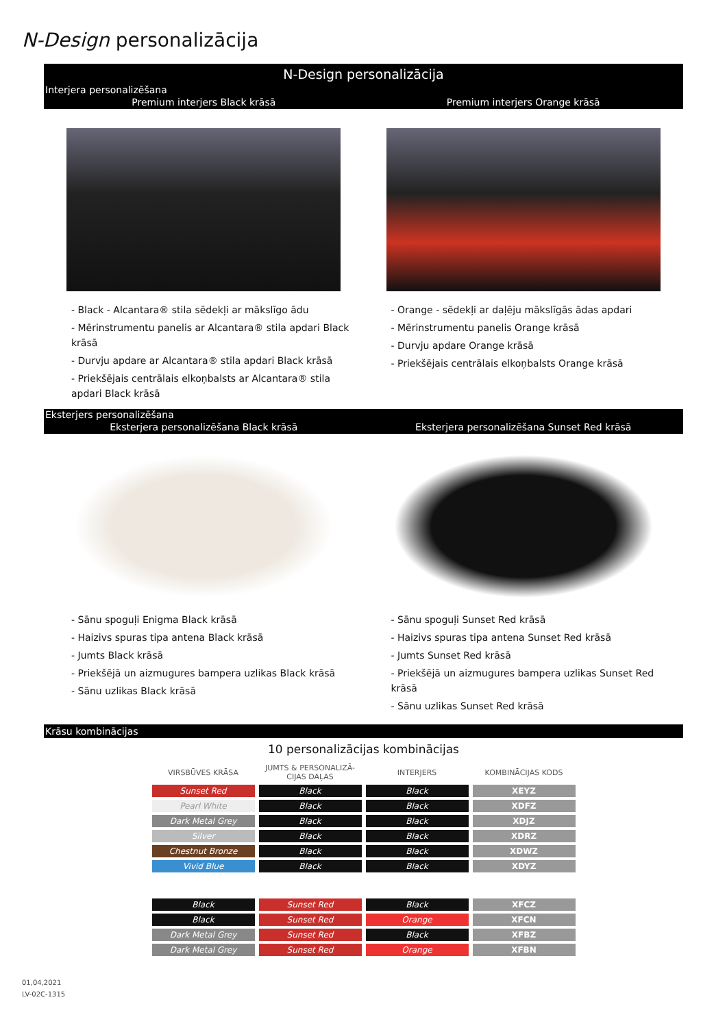N-Design personalizācija
N-Design personalizācija
Interjera personalizēšana
Premium interjers Black krāsā Premium interjers Orange krāsā
- Black - Alcantara® stila sēdekļi ar mākslīgo ādu
- Mērinstrumentu panelis ar Alcantara® stila apdari Black krāsā
- Durvju apdare ar Alcantara® stila apdari Black krāsā
- Priekšējais centrālais elkoņbalsts ar Alcantara® stila apdari Black krāsā
- Orange - sēdekļi ar daļēju mākslīgās ādas apdari
- Mērinstrumentu panelis Orange krāsā
- Durvju apdare Orange krāsā
- Priekšējais centrālais elkoņbalsts Orange krāsā
Eksterjers personalizēšana
Eksterjera personalizēšana Black krāsā
Eksterjera personalizēšana Sunset Red krāsā
- Sānu spoguļi Enigma Black krāsā
- Haizivs spuras tipa antena Black krāsā
- Jumts Black krāsā
- Priekšējā un aizmugures bampera uzlikas Black krāsā
- Sānu uzlikas Black krāsā
- Sānu spoguļi Sunset Red krāsā
- Haizivs spuras tipa antena Sunset Red krāsā
- Jumts Sunset Red krāsā
- Priekšējā un aizmugures bampera uzlikas Sunset Red krāsā
- Sānu uzlikas Sunset Red krāsā
Krāsu kombinācijas
10 personalizācijas kombinācijas
| VIRSBŪVES KRĀSA | JUMTS & PERSONALIZĀ- CIJAS DAĻAS | INTERJERS | KOMBINĀCIJAS KODS |
| --- | --- | --- | --- |
| Sunset Red | Black | Black | XEYZ |
| Pearl White | Black | Black | XDFZ |
| Dark Metal Grey | Black | Black | XDJZ |
| Silver | Black | Black | XDRZ |
| Chestnut Bronze | Black | Black | XDWZ |
| Vivid Blue | Black | Black | XDYZ |
| Black | Sunset Red | Black | XFCZ |
| Black | Sunset Red | Orange | XFCN |
| Dark Metal Grey | Sunset Red | Black | XFBZ |
| Dark Metal Grey | Sunset Red | Orange | XFBN |
01,04,2021
LV-02C-1315